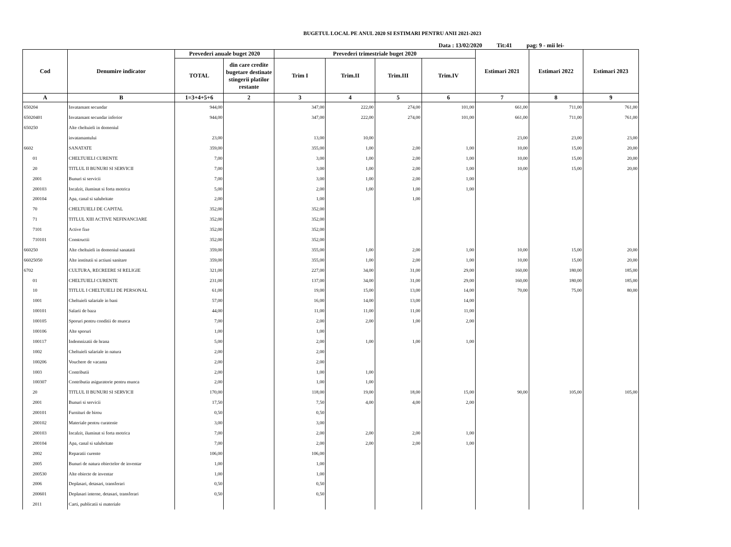BUGETUL LOCAL PE ANUL 2020 SI ESTIMARI PENTRU ANII 2021-2023
Data : 13/02/2020 Tit:41 pag: 9 - mii lei-
| Cod | Denumire indicator | Prevederi anuale buget 2020 | | Prevederi trimestriale buget 2020 | | | | Estimari 2021 | Estimari 2022 | Estimari 2023 |
| --- | --- | --- | --- | --- | --- | --- | --- | --- | --- | --- |
| | | TOTAL | din care credite bugetare destinate stingerii platilor restante | Trim I | Trim.II | Trim.III | Trim.IV | | | |
| A | B | 1=3+4+5+6 | 2 | 3 | 4 | 5 | 6 | 7 | 8 | 9 |
| 650204 | Invatamant secundar | 944,00 | | 347,00 | 222,00 | 274,00 | 101,00 | 661,00 | 711,00 | 761,00 |
| 65020401 | Invatamant secundar inferior | 944,00 | | 347,00 | 222,00 | 274,00 | 101,00 | 661,00 | 711,00 | 761,00 |
| 650250 | Alte cheltuieli in domeniul | | | | | | | | | |
| | invatamantului | 23,00 | | 13,00 | 10,00 | | | 23,00 | 23,00 | 23,00 |
| 6602 | SANATATE | 359,00 | | 355,00 | 1,00 | 2,00 | 1,00 | 10,00 | 15,00 | 20,00 |
| 01 | CHELTUIELI CURENTE | 7,00 | | 3,00 | 1,00 | 2,00 | 1,00 | 10,00 | 15,00 | 20,00 |
| 20 | TITLUL II BUNURI SI SERVICII | 7,00 | | 3,00 | 1,00 | 2,00 | 1,00 | 10,00 | 15,00 | 20,00 |
| 2001 | Bunuri si servicii | 7,00 | | 3,00 | 1,00 | 2,00 | 1,00 | | | |
| 200103 | Incalzit, iluminat si forta motrica | 5,00 | | 2,00 | 1,00 | 1,00 | 1,00 | | | |
| 200104 | Apa, canal si salubritate | 2,00 | | 1,00 | | 1,00 | | | | |
| 70 | CHELTUIELI DE CAPITAL | 352,00 | | 352,00 | | | | | | |
| 71 | TITLUL XIII ACTIVE NEFINANCIARE | 352,00 | | 352,00 | | | | | | |
| 7101 | Active fixe | 352,00 | | 352,00 | | | | | | |
| 710101 | Constructii | 352,00 | | 352,00 | | | | | | |
| 660250 | Alte cheltuieli in domeniul sanatatii | 359,00 | | 355,00 | 1,00 | 2,00 | 1,00 | 10,00 | 15,00 | 20,00 |
| 66025050 | Alte institutii si actiuni sanitare | 359,00 | | 355,00 | 1,00 | 2,00 | 1,00 | 10,00 | 15,00 | 20,00 |
| 6702 | CULTURA, RECREERE SI RELIGIE | 321,00 | | 227,00 | 34,00 | 31,00 | 29,00 | 160,00 | 180,00 | 185,00 |
| 01 | CHELTUIELI CURENTE | 231,00 | | 137,00 | 34,00 | 31,00 | 29,00 | 160,00 | 180,00 | 185,00 |
| 10 | TITLUL I CHELTUIELI DE PERSONAL | 61,00 | | 19,00 | 15,00 | 13,00 | 14,00 | 70,00 | 75,00 | 80,00 |
| 1001 | Cheltuieli salariale in bani | 57,00 | | 16,00 | 14,00 | 13,00 | 14,00 | | | |
| 100101 | Salarii de baza | 44,00 | | 11,00 | 11,00 | 11,00 | 11,00 | | | |
| 100105 | Sporuri pentru conditii de munca | 7,00 | | 2,00 | 2,00 | 1,00 | 2,00 | | | |
| 100106 | Alte sporuri | 1,00 | | 1,00 | | | | | | |
| 100117 | Indemnizatii de hrana | 5,00 | | 2,00 | 1,00 | 1,00 | 1,00 | | | |
| 1002 | Cheltuieli salariale in natura | 2,00 | | 2,00 | | | | | | |
| 100206 | Vouchere de vacanta | 2,00 | | 2,00 | | | | | | |
| 1003 | Contributii | 2,00 | | 1,00 | 1,00 | | | | | |
| 100307 | Contributia asiguratorie pentru munca | 2,00 | | 1,00 | 1,00 | | | | | |
| 20 | TITLUL II BUNURI SI SERVICII | 170,00 | | 118,00 | 19,00 | 18,00 | 15,00 | 90,00 | 105,00 | 105,00 |
| 2001 | Bunuri si servicii | 17,50 | | 7,50 | 4,00 | 4,00 | 2,00 | | | |
| 200101 | Furnituri de birou | 0,50 | | 0,50 | | | | | | |
| 200102 | Materiale pentru curatenie | 3,00 | | 3,00 | | | | | | |
| 200103 | Incalzit, iluminat si forta motrica | 7,00 | | 2,00 | 2,00 | 2,00 | 1,00 | | | |
| 200104 | Apa, canal si salubritate | 7,00 | | 2,00 | 2,00 | 2,00 | 1,00 | | | |
| 2002 | Reparatii curente | 106,00 | | 106,00 | | | | | | |
| 2005 | Bunuri de natura obiectelor de inventar | 1,00 | | 1,00 | | | | | | |
| 200530 | Alte obiecte de inventar | 1,00 | | 1,00 | | | | | | |
| 2006 | Deplasari, detasari, transferari | 0,50 | | 0,50 | | | | | | |
| 200601 | Deplasari interne, detasari, transferari | 0,50 | | 0,50 | | | | | | |
| 2011 | Carti, publicatii si materiale | | | | | | | | | |